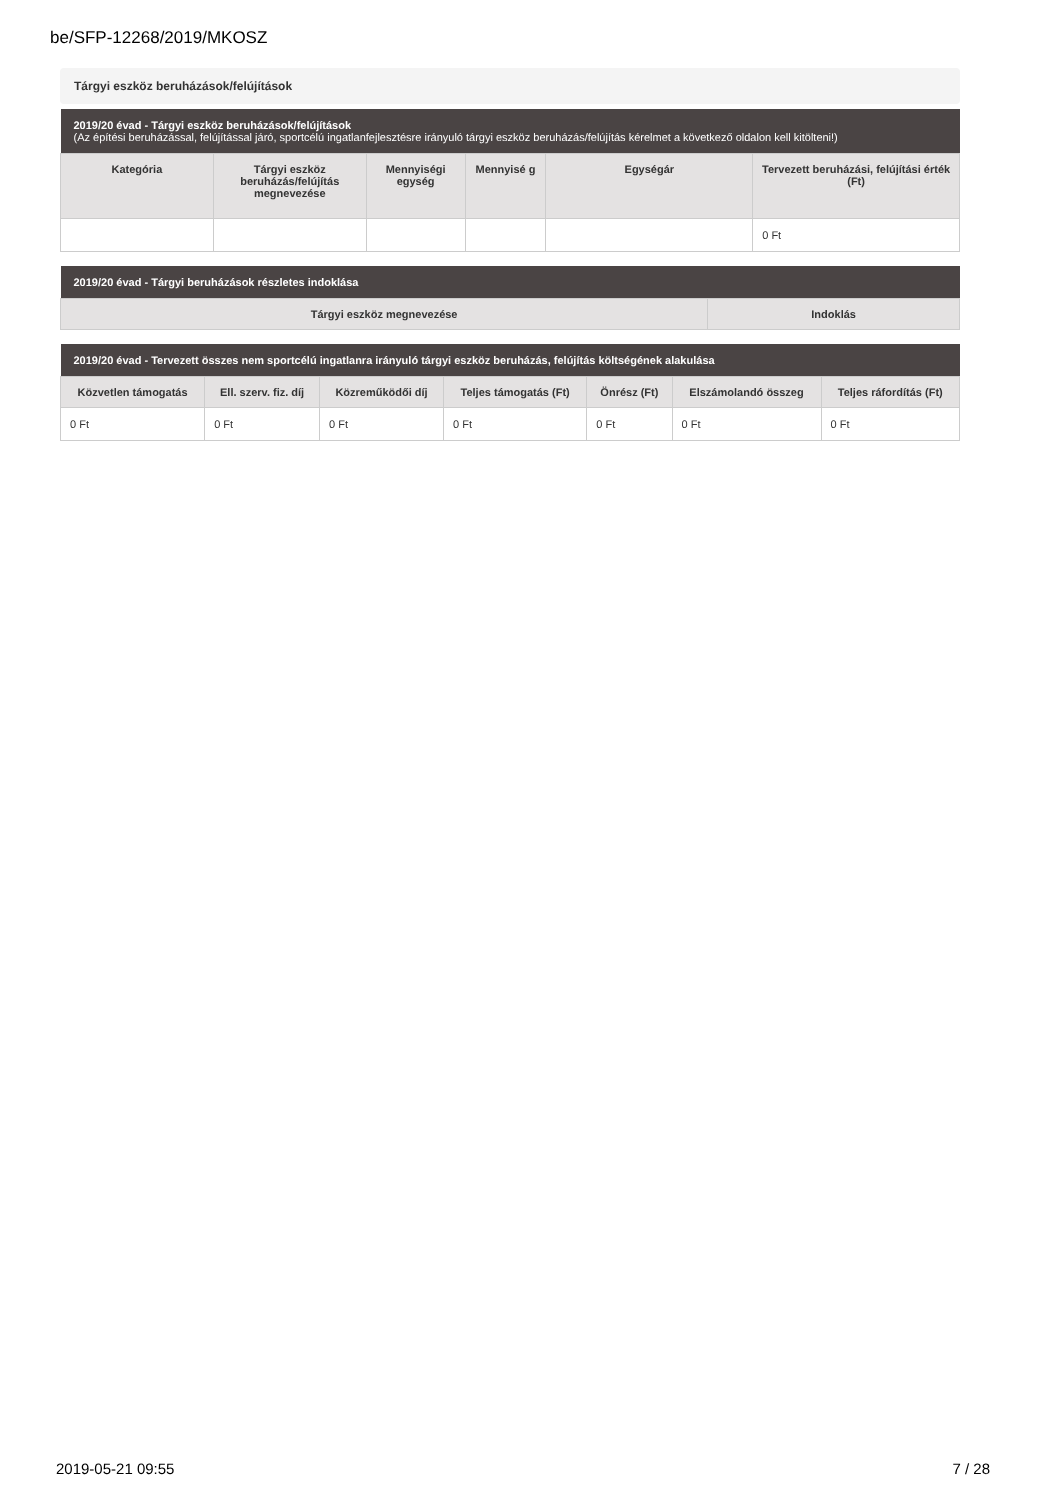be/SFP-12268/2019/MKOSZ
Tárgyi eszköz beruházások/felújítások
| 2019/20 évad - Tárgyi eszköz beruházások/felújítások (Az építési beruházással, felújítással járó, sportcélú ingatlanfejlesztésre irányuló tárgyi eszköz beruházás/felújítás kérelmet a következő oldalon kell kitölteni!) | | | | | |
| Kategória | Tárgyi eszköz beruházás/felújítás megnevezése | Mennyiségi egység | Mennyisé g | Egységár | Tervezett beruházási, felújítási érték (Ft) |
| | | | | | 0 Ft |
| 2019/20 évad - Tárgyi beruházások részletes indoklása | |
| Tárgyi eszköz megnevezése | Indoklás |
| 2019/20 évad - Tervezett összes nem sportcélú ingatlanra irányuló tárgyi eszköz beruházás, felújítás költségének alakulása | | | | | | |
| Közvetlen támogatás | Ell. szerv. fiz. díj | Közreműködői díj | Teljes támogatás (Ft) | Önrész (Ft) | Elszámolandó összeg | Teljes ráfordítás (Ft) |
| 0 Ft | 0 Ft | 0 Ft | 0 Ft | 0 Ft | 0 Ft | 0 Ft |
2019-05-21 09:55 7 / 28